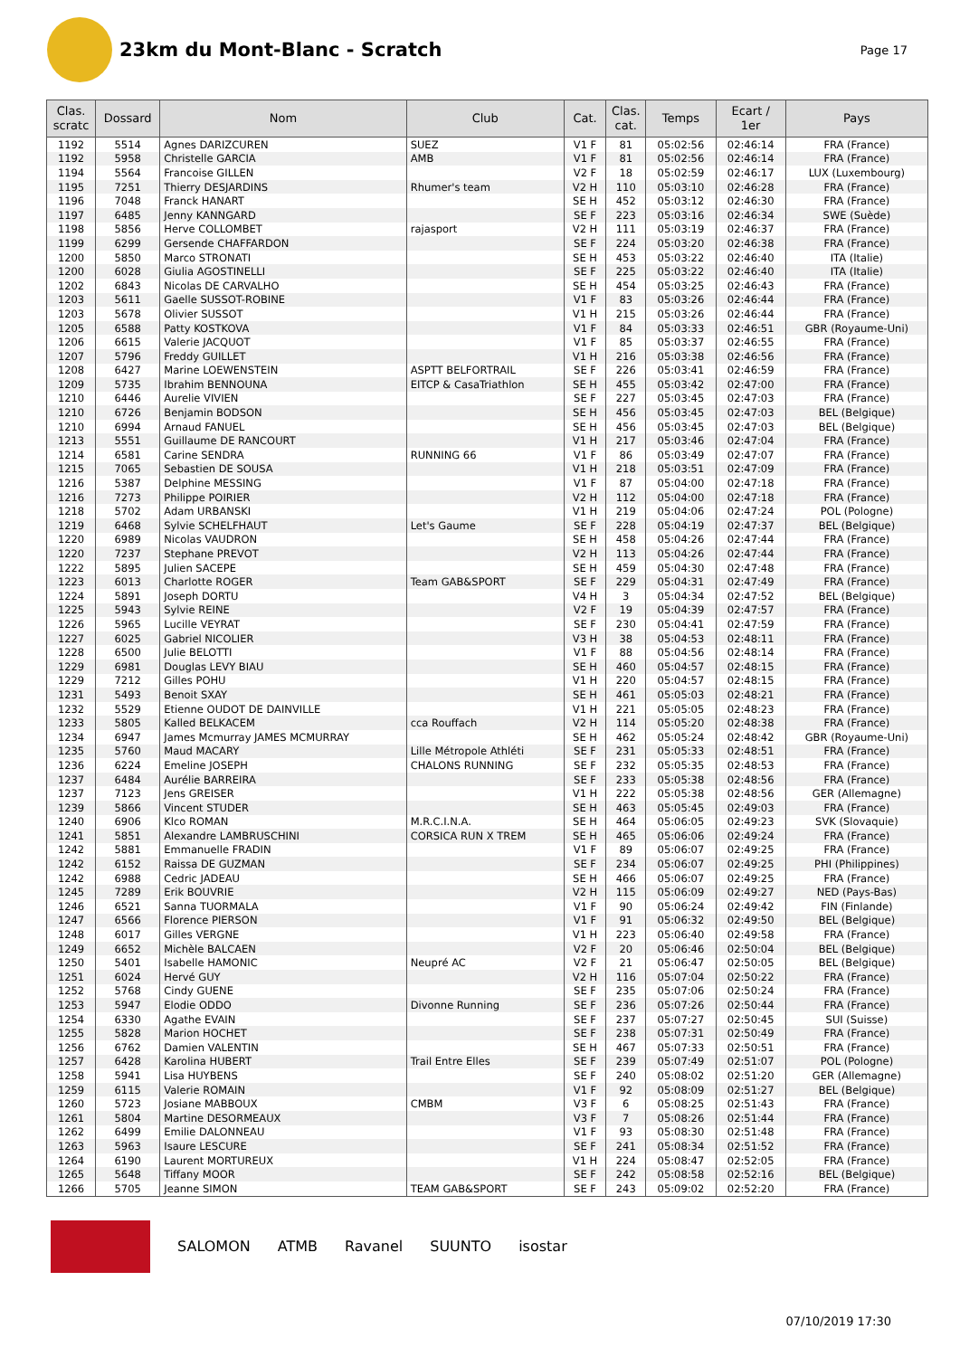23km du Mont-Blanc - Scratch
Page 17
| Clas. scratc | Dossard | Nom | Club | Cat. | Clas. cat. | Temps | Ecart / 1er | Pays |
| --- | --- | --- | --- | --- | --- | --- | --- | --- |
| 1192 | 5514 | Agnes DARIZCUREN | SUEZ | V1 F | 81 | 05:02:56 | 02:46:14 | FRA (France) |
| 1192 | 5958 | Christelle GARCIA | AMB | V1 F | 81 | 05:02:56 | 02:46:14 | FRA (France) |
| 1194 | 5564 | Francoise GILLEN | | V2 F | 18 | 05:02:59 | 02:46:17 | LUX (Luxembourg) |
| 1195 | 7251 | Thierry DESJARDINS | Rhumer's team | V2 H | 110 | 05:03:10 | 02:46:28 | FRA (France) |
| 1196 | 7048 | Franck HANART | | SE H | 452 | 05:03:12 | 02:46:30 | FRA (France) |
| 1197 | 6485 | Jenny KANNGARD | | SE F | 223 | 05:03:16 | 02:46:34 | SWE (Suède) |
| 1198 | 5856 | Herve COLLOMBET | rajasport | V2 H | 111 | 05:03:19 | 02:46:37 | FRA (France) |
| 1199 | 6299 | Gersende CHAFFARDON | | SE F | 224 | 05:03:20 | 02:46:38 | FRA (France) |
| 1200 | 5850 | Marco STRONATI | | SE H | 453 | 05:03:22 | 02:46:40 | ITA (Italie) |
| 1200 | 6028 | Giulia AGOSTINELLI | | SE F | 225 | 05:03:22 | 02:46:40 | ITA (Italie) |
| 1202 | 6843 | Nicolas DE CARVALHO | | SE H | 454 | 05:03:25 | 02:46:43 | FRA (France) |
| 1203 | 5611 | Gaelle SUSSOT-ROBINE | | V1 F | 83 | 05:03:26 | 02:46:44 | FRA (France) |
| 1203 | 5678 | Olivier SUSSOT | | V1 H | 215 | 05:03:26 | 02:46:44 | FRA (France) |
| 1205 | 6588 | Patty KOSTKOVA | | V1 F | 84 | 05:03:33 | 02:46:51 | GBR (Royaume-Uni) |
| 1206 | 6615 | Valerie JACQUOT | | V1 F | 85 | 05:03:37 | 02:46:55 | FRA (France) |
| 1207 | 5796 | Freddy GUILLET | | V1 H | 216 | 05:03:38 | 02:46:56 | FRA (France) |
| 1208 | 6427 | Marine LOEWENSTEIN | ASPTT BELFORTRAIL | SE F | 226 | 05:03:41 | 02:46:59 | FRA (France) |
| 1209 | 5735 | Ibrahim BENNOUNA | EITCP & CasaTriathlon | SE H | 455 | 05:03:42 | 02:47:00 | FRA (France) |
| 1210 | 6446 | Aurelie VIVIEN | | SE F | 227 | 05:03:45 | 02:47:03 | FRA (France) |
| 1210 | 6726 | Benjamin BODSON | | SE H | 456 | 05:03:45 | 02:47:03 | BEL (Belgique) |
| 1210 | 6994 | Arnaud FANUEL | | SE H | 456 | 05:03:45 | 02:47:03 | BEL (Belgique) |
| 1213 | 5551 | Guillaume DE RANCOURT | | V1 H | 217 | 05:03:46 | 02:47:04 | FRA (France) |
| 1214 | 6581 | Carine SENDRA | RUNNING 66 | V1 F | 86 | 05:03:49 | 02:47:07 | FRA (France) |
| 1215 | 7065 | Sebastien DE SOUSA | | V1 H | 218 | 05:03:51 | 02:47:09 | FRA (France) |
| 1216 | 5387 | Delphine MESSING | | V1 F | 87 | 05:04:00 | 02:47:18 | FRA (France) |
| 1216 | 7273 | Philippe POIRIER | | V2 H | 112 | 05:04:00 | 02:47:18 | FRA (France) |
| 1218 | 5702 | Adam URBANSKI | | V1 H | 219 | 05:04:06 | 02:47:24 | POL (Pologne) |
| 1219 | 6468 | Sylvie SCHELFHAUT | Let's Gaume | SE F | 228 | 05:04:19 | 02:47:37 | BEL (Belgique) |
| 1220 | 6989 | Nicolas VAUDRON | | SE H | 458 | 05:04:26 | 02:47:44 | FRA (France) |
| 1220 | 7237 | Stephane PREVOT | | V2 H | 113 | 05:04:26 | 02:47:44 | FRA (France) |
| 1222 | 5895 | Julien SACEPE | | SE H | 459 | 05:04:30 | 02:47:48 | FRA (France) |
| 1223 | 6013 | Charlotte ROGER | Team GAB&SPORT | SE F | 229 | 05:04:31 | 02:47:49 | FRA (France) |
| 1224 | 5891 | Joseph DORTU | | V4 H | 3 | 05:04:34 | 02:47:52 | BEL (Belgique) |
| 1225 | 5943 | Sylvie REINE | | V2 F | 19 | 05:04:39 | 02:47:57 | FRA (France) |
| 1226 | 5965 | Lucille VEYRAT | | SE F | 230 | 05:04:41 | 02:47:59 | FRA (France) |
| 1227 | 6025 | Gabriel NICOLIER | | V3 H | 38 | 05:04:53 | 02:48:11 | FRA (France) |
| 1228 | 6500 | Julie BELOTTI | | V1 F | 88 | 05:04:56 | 02:48:14 | FRA (France) |
| 1229 | 6981 | Douglas LEVY BIAU | | SE H | 460 | 05:04:57 | 02:48:15 | FRA (France) |
| 1229 | 7212 | Gilles POHU | | V1 H | 220 | 05:04:57 | 02:48:15 | FRA (France) |
| 1231 | 5493 | Benoit SXAY | | SE H | 461 | 05:05:03 | 02:48:21 | FRA (France) |
| 1232 | 5529 | Etienne OUDOT DE DAINVILLE | | V1 H | 221 | 05:05:05 | 02:48:23 | FRA (France) |
| 1233 | 5805 | Kalled BELKACEM | cca Rouffach | V2 H | 114 | 05:05:20 | 02:48:38 | FRA (France) |
| 1234 | 6947 | James Mcmurray JAMES MCMURRAY | | SE H | 462 | 05:05:24 | 02:48:42 | GBR (Royaume-Uni) |
| 1235 | 5760 | Maud MACARY | Lille Métropole Athléti | SE F | 231 | 05:05:33 | 02:48:51 | FRA (France) |
| 1236 | 6224 | Emeline JOSEPH | CHALONS RUNNING | SE F | 232 | 05:05:35 | 02:48:53 | FRA (France) |
| 1237 | 6484 | Aurélie BARREIRA | | SE F | 233 | 05:05:38 | 02:48:56 | FRA (France) |
| 1237 | 7123 | Jens GREISER | | V1 H | 222 | 05:05:38 | 02:48:56 | GER (Allemagne) |
| 1239 | 5866 | Vincent STUDER | | SE H | 463 | 05:05:45 | 02:49:03 | FRA (France) |
| 1240 | 6906 | Klco ROMAN | M.R.C.I.N.A. | SE H | 464 | 05:06:05 | 02:49:23 | SVK (Slovaquie) |
| 1241 | 5851 | Alexandre LAMBRUSCHINI | CORSICA RUN X TREM | SE H | 465 | 05:06:06 | 02:49:24 | FRA (France) |
| 1242 | 5881 | Emmanuelle FRADIN | | V1 F | 89 | 05:06:07 | 02:49:25 | FRA (France) |
| 1242 | 6152 | Raissa DE GUZMAN | | SE F | 234 | 05:06:07 | 02:49:25 | PHI (Philippines) |
| 1242 | 6988 | Cedric JADEAU | | SE H | 466 | 05:06:07 | 02:49:25 | FRA (France) |
| 1245 | 7289 | Erik BOUVRIE | | V2 H | 115 | 05:06:09 | 02:49:27 | NED (Pays-Bas) |
| 1246 | 6521 | Sanna TUORMALA | | V1 F | 90 | 05:06:24 | 02:49:42 | FIN (Finlande) |
| 1247 | 6566 | Florence PIERSON | | V1 F | 91 | 05:06:32 | 02:49:50 | BEL (Belgique) |
| 1248 | 6017 | Gilles VERGNE | | V1 H | 223 | 05:06:40 | 02:49:58 | FRA (France) |
| 1249 | 6652 | Michèle BALCAEN | | V2 F | 20 | 05:06:46 | 02:50:04 | BEL (Belgique) |
| 1250 | 5401 | Isabelle HAMONIC | Neupré AC | V2 F | 21 | 05:06:47 | 02:50:05 | BEL (Belgique) |
| 1251 | 6024 | Hervé GUY | | V2 H | 116 | 05:07:04 | 02:50:22 | FRA (France) |
| 1252 | 5768 | Cindy GUENE | | SE F | 235 | 05:07:06 | 02:50:24 | FRA (France) |
| 1253 | 5947 | Elodie ODDO | Divonne Running | SE F | 236 | 05:07:26 | 02:50:44 | FRA (France) |
| 1254 | 6330 | Agathe EVAIN | | SE F | 237 | 05:07:27 | 02:50:45 | SUI (Suisse) |
| 1255 | 5828 | Marion HOCHET | | SE F | 238 | 05:07:31 | 02:50:49 | FRA (France) |
| 1256 | 6762 | Damien VALENTIN | | SE H | 467 | 05:07:33 | 02:50:51 | FRA (France) |
| 1257 | 6428 | Karolina HUBERT | Trail Entre Elles | SE F | 239 | 05:07:49 | 02:51:07 | POL (Pologne) |
| 1258 | 5941 | Lisa HUYBENS | | SE F | 240 | 05:08:02 | 02:51:20 | GER (Allemagne) |
| 1259 | 6115 | Valerie ROMAIN | | V1 F | 92 | 05:08:09 | 02:51:27 | BEL (Belgique) |
| 1260 | 5723 | Josiane MABBOUX | CMBM | V3 F | 6 | 05:08:25 | 02:51:43 | FRA (France) |
| 1261 | 5804 | Martine DESORMEAUX | | V3 F | 7 | 05:08:26 | 02:51:44 | FRA (France) |
| 1262 | 6499 | Emilie DALONNEAU | | V1 F | 93 | 05:08:30 | 02:51:48 | FRA (France) |
| 1263 | 5963 | Isaure LESCURE | | SE F | 241 | 05:08:34 | 02:51:52 | FRA (France) |
| 1264 | 6190 | Laurent MORTUREUX | | V1 H | 224 | 05:08:47 | 02:52:05 | FRA (France) |
| 1265 | 5648 | Tiffany MOOR | | SE F | 242 | 05:08:58 | 02:52:16 | BEL (Belgique) |
| 1266 | 5705 | Jeanne SIMON | TEAM GAB&SPORT | SE F | 243 | 05:09:02 | 02:52:20 | FRA (France) |
SALOMON ATMB Ravanel SUUNTO isostar
07/10/2019 17:30